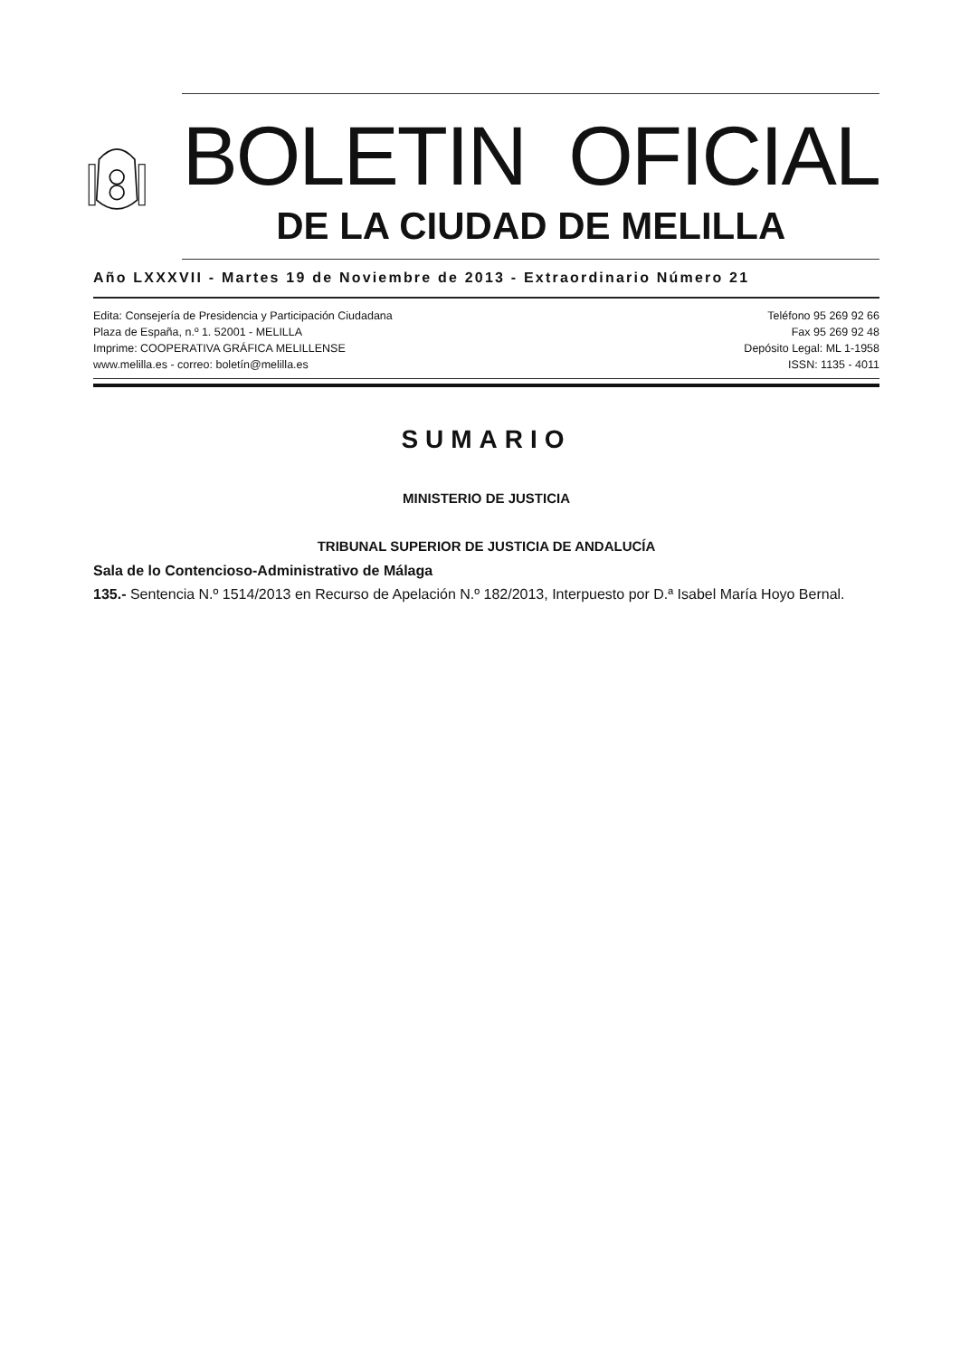BOLETIN OFICIAL
DE LA CIUDAD DE MELILLA
Año LXXXVII - Martes 19 de Noviembre de 2013 - Extraordinario Número 21
Edita: Consejería de Presidencia y Participación Ciudadana
Plaza de España, n.º 1. 52001 - MELILLA
Imprime: COOPERATIVA GRÁFICA MELILLENSE
www.melilla.es - correo: boletín@melilla.es
Teléfono 95 269 92 66
Fax 95 269 92 48
Depósito Legal: ML 1-1958
ISSN: 1135 - 4011
SUMARIO
MINISTERIO DE JUSTICIA
TRIBUNAL SUPERIOR DE JUSTICIA DE ANDALUCÍA
Sala de lo Contencioso-Administrativo de Málaga
135.- Sentencia N.º 1514/2013 en Recurso de Apelación N.º 182/2013, Interpuesto por D.ª Isabel María Hoyo Bernal.